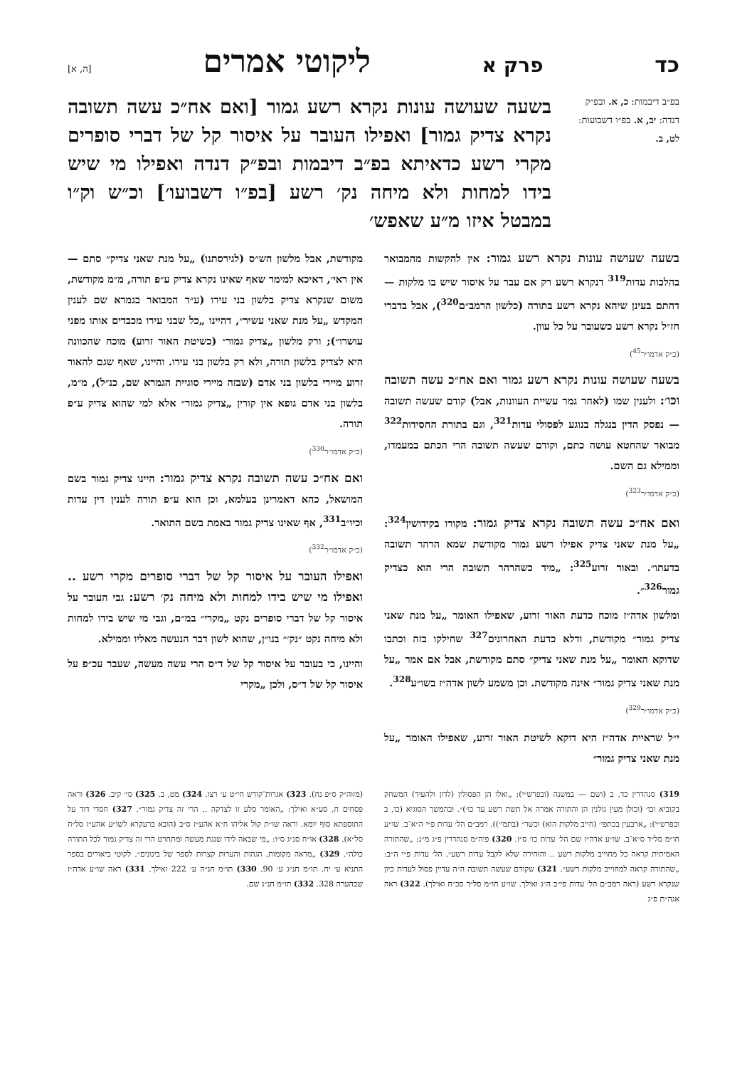כד פרק א ליקוטי אמרים [ה, א]
בפ״ב דיבמות: כ, א. ובפ״ק דנדה: יב, א. בפ״ו דשבועות: לט, ב.
בשעה שעושה עונות נקרא רשע גמור [ואם אח״כ עשה תשובה נקרא צדיק גמור] ואפילו העובר על איסור קל של דברי סופרים מקרי רשע כדאיתא בפ״ב דיבמות ובפ״ק דנדה ואפילו מי שיש בידו למחות ולא מיחה נק׳ רשע [בפ״ו דשבועו׳] וכ״ש וק״ו במבטל איזו מ״ע שאפש׳
בשעה שעושה עונות נקרא רשע גמור: אין להקשות מהמבואר בהלכות עדות<sup>319</sup> דנקרא רשע רק אם עבר על איסור שיש בו מלקות — דהתם בעינן שיהא נקרא רשע בתורה (כלשון הרמב״ם<sup>320</sup>), אבל בדברי חז״ל נקרא רשע כשעובר על כל עוון.
(כ״ק אדמו״ר<sup>45</sup>)
בשעה שעושה עונות נקרא רשע גמור ואם אח״כ עשה תשובה וכו׳: ולענין שמו (לאחר גמר עשיית העוונות, אבל) קודם שעשה תשובה — נפסק הדין בנגלה בנוגע לפסולי עדות<sup>321</sup>, וגם בתורת החסידות<sup>322</sup> מבואר שהחטא עושה כתם, וקודם שעשה תשובה הרי הכתם במעמדו, וממילא גם השם.
(כ״ק אדמו״ר<sup>323</sup>)
ואם אח״כ עשה תשובה נקרא צדיק גמור: מקורו בקידושין<sup>324</sup>: „על מנת שאני צדיק אפילו רשע גמור מקודשת שמא הרהר תשובה בדעתו״. ובאור זרוע<sup>325</sup>: „מיד כשהרהר תשובה הרי הוא כצדיק גמור<sup>326</sup>״.
ומלשון אדה״ז מוכח כדעת האור זרוע, שאפילו האומר „על מנת שאני צדיק גמור״ מקודשת, ודלא כדעת האחרונים<sup>327</sup> שחילקו בזה וכתבו שדוקא האומר „על מנת שאני צדיק״ סתם מקודשת, אבל אם אמר „על מנת שאני צדיק גמור״ אינה מקודשת. וכן משמע לשון אדה״ז בשו״ע<sup>328</sup>.
(כ״ק אדמו״ר<sup>329</sup>)
י״ל שראיית אדה״ז היא דוקא לשיטת האור זרוע, שאפילו האומר „על מנת שאני צדיק גמור״
מקודשת, אבל מלשון הש״ס (לגירסתנו) „על מנת שאני צדיק״ סתם — אין ראי׳, דאיכא למימר שאף שאינו נקרא צדיק ע״פ תורה, מ״מ מקודשת, משום שנקרא צדיק בלשון בני עירו (ע״ד המבואר בגמרא שם לענין המקדש „על מנת שאני עשיר״, דהיינו „כל שבני עירו מכבדים אותו מפני עושרו״); ורק מלשון „צדיק גמור״ (כשיטת האור זרוע) מוכח שהכוונה היא לצדיק בלשון תורה, ולא רק בלשון בני עירו. והיינו, שאף שגם להאור זרוע מיירי בלשון בני אדם (שבזה מיירי סוגיית הגמרא שם, כנ״ל), מ״מ, בלשון בני אדם גופא אין קורין „צדיק גמור״ אלא למי שהוא צדיק ע״פ תורה.
(כ״ק אדמו״ר<sup>330</sup>)
ואם אח״כ עשה תשובה נקרא צדיק גמור: היינו צדיק גמור בשם המושאל, כהא דאמרינן בעלמא, וכן הוא ע״פ תורה לענין דין עדות וכיו״ב<sup>331</sup>, אף שאינו צדיק גמור באמת בשם התואר.
(כ״ק אדמו״ר<sup>332</sup>)
ואפילו העובר על איסור קל של דברי סופרים מקרי רשע .. ואפילו מי שיש בידו למחות ולא מיחה נק׳ רשע: גבי העובר על איסור קל של דברי סופרים נקט „מקרי״ במ״ם, וגבי מי שיש בידו למחות ולא מיחה נקט ״נק׳״ בנו״ן, שהוא לשון דבר הנעשה מאליו וממילא.
והיינו, כי בעובר על איסור קל של ד״ס הרי עשה מעשה, שעבר עכ״פ על איסור קל של ד״ס, ולכן „מקרי
319) סנהדרין כד, ב (ושם — במשנה (ובפרש״י): „ואלו הן הפסולין (לדון ולהעיד) המשחק בקוביא וכו׳ (וכולן מעין גזלנין הן והתורה אמרה אל תשת רשע עד כו׳)״. ובהמשך הסוגיא (כו, ב ובפרש״י): „ארבעין בכתפי׳ (חייב מלקות הוא) וכשר״ (בתמי׳)). רמב״ם הל׳ עדות פ״י ה״א־ב. שו״ע חו״מ סל״ד ס״א־ב. שו״ע אדה״ז שם הל׳ עדות כו׳ ס״ז. 320) פיה״מ סנהדרין פ״ג מ״ג: „שהתורה האמיתית קראה כל מחוייב מלקות רשע .. והזהירה שלא לקבל עדות רשע״. הל׳ עדות פ״י ה״ב: „שהתורה קראה למחוייב מלקות רשע״. 321) שקודם שעשה תשובה ה״ה עדיין פסול לעדות כיון שנקרא רשע (ראה רמב״ם הל׳ עדות פי״ב ה״ג ואילך. שו״ע חו״מ סל״ד סכ״ח ואילך). 322) ראה אגה״ת פ״ג
(מזוה״ק ס״פ נח). 323) אגרות־קודש חי״ט ע׳ רצו. 324) מט, ב. 325) סי׳ קיב. 326) וראה פסחים ח, סע״א ואילך: „האומר סלע זו לצדקה .. הרי זה צדיק גמור״. 327) חסדי דוד על התוספתא סוף יומא. וראה שו״ת קול אליהו ח״א אהע״ז ס״ב (הובא ברעקרא לשו״ע אהע״ז סל״ח סל״א). 328) או״ח סנ״ג ס״ו: „מי שבאה לידו שגגת מעשה ומתחרט הרי זה צדיק גמור לכל התורה כולה״. 329) „מראה מקומות, הגהות והערות קצרות לספר של בינונים״. לקוטי ביאורים בספר התניא ע׳ יח. תו״מ חנ״ג ע׳ 90. 330) תו״מ חנ״ה ע׳ 222 ואילך. 331) ראה שו״ע אדה״ז שבהערה 328. 332) תו״מ חנ״ג שם.